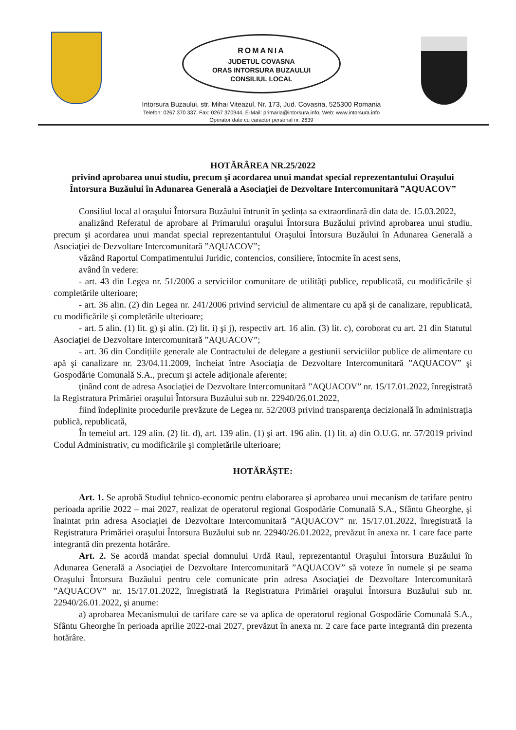ROMANIA
JUDETUL COVASNA
ORAS INTORSURA BUZAULUI
CONSILIUL LOCAL
Intorsura Buzaului, str. Mihai Viteazul, Nr. 173, Jud. Covasna, 525300 Romania
Telefon: 0267 370 337, Fax: 0267 370944, E-Mail: primaria@intorsura.info, Web: www.intorsura.info
Operator date cu caracter personal nr. 2639
HOTĂRÂREA NR.25/2022
privind aprobarea unui studiu, precum şi acordarea unui mandat special reprezentantului Oraşului Întorsura Buzăului în Adunarea Generală a Asociaţiei de Dezvoltare Intercomunitară ”AQUACOV”
Consiliul local al oraşului Întorsura Buzăului întrunit în şedința sa extraordinară din data de. 15.03.2022,
analizând Referatul de aprobare al Primarului oraşului Întorsura Buzăului privind aprobarea unui studiu, precum şi acordarea unui mandat special reprezentantului Oraşului Întorsura Buzăului în Adunarea Generală a Asociaţiei de Dezvoltare Intercomunitară ”AQUACOV”;
văzând Raportul Compatimentului Juridic, contencios, consiliere, întocmite în acest sens,
având în vedere:
- art. 43 din Legea nr. 51/2006 a serviciilor comunitare de utilităţi publice, republicată, cu modificările şi completările ulterioare;
- art. 36 alin. (2) din Legea nr. 241/2006 privind serviciul de alimentare cu apă şi de canalizare, republicată, cu modificările şi completările ulterioare;
- art. 5 alin. (1) lit. g) şi alin. (2) lit. i) şi j), respectiv art. 16 alin. (3) lit. c), coroborat cu art. 21 din Statutul Asociaţiei de Dezvoltare Intercomunitară ”AQUACOV”;
- art. 36 din Condițiile generale ale Contractului de delegare a gestiunii serviciilor publice de alimentare cu apă şi canalizare nr. 23/04.11.2009, încheiat între Asociaţia de Dezvoltare Intercomunitară ”AQUACOV” şi Gospodărie Comunală S.A., precum şi actele adiționale aferente;
ţinând cont de adresa Asociaţiei de Dezvoltare Intercomunitară ”AQUACOV” nr. 15/17.01.2022, înregistrată la Registratura Primăriei oraşului Întorsura Buzăului sub nr. 22940/26.01.2022,
fiind îndeplinite procedurile prevăzute de Legea nr. 52/2003 privind transparenţa decizională în administraţia publică, republicată,
În temeiul art. 129 alin. (2) lit. d), art. 139 alin. (1) şi art. 196 alin. (1) lit. a) din O.U.G. nr. 57/2019 privind Codul Administrativ, cu modificările şi completările ulterioare;
HOTĂRĂŞTE:
Art. 1. Se aprobă Studiul tehnico-economic pentru elaborarea şi aprobarea unui mecanism de tarifare pentru perioada aprilie 2022 – mai 2027, realizat de operatorul regional Gospodărie Comunală S.A., Sfântu Gheorghe, şi înaintat prin adresa Asociaţiei de Dezvoltare Intercomunitară ”AQUACOV” nr. 15/17.01.2022, înregistrată la Registratura Primăriei oraşului Întorsura Buzăului sub nr. 22940/26.01.2022, prevăzut în anexa nr. 1 care face parte integrantă din prezenta hotărâre.
Art. 2. Se acordă mandat special domnului Urdă Raul, reprezentantul Oraşului Întorsura Buzăului în Adunarea Generală a Asociaţiei de Dezvoltare Intercomunitară ”AQUACOV” să voteze în numele şi pe seama Oraşului Întorsura Buzăului pentru cele comunicate prin adresa Asociaţiei de Dezvoltare Intercomunitară ”AQUACOV” nr. 15/17.01.2022, înregistrată la Registratura Primăriei oraşului Întorsura Buzăului sub nr. 22940/26.01.2022, şi anume:
a) aprobarea Mecanismului de tarifare care se va aplica de operatorul regional Gospodărie Comunală S.A., Sfântu Gheorghe în perioada aprilie 2022-mai 2027, prevăzut în anexa nr. 2 care face parte integrantă din prezenta hotărâre.